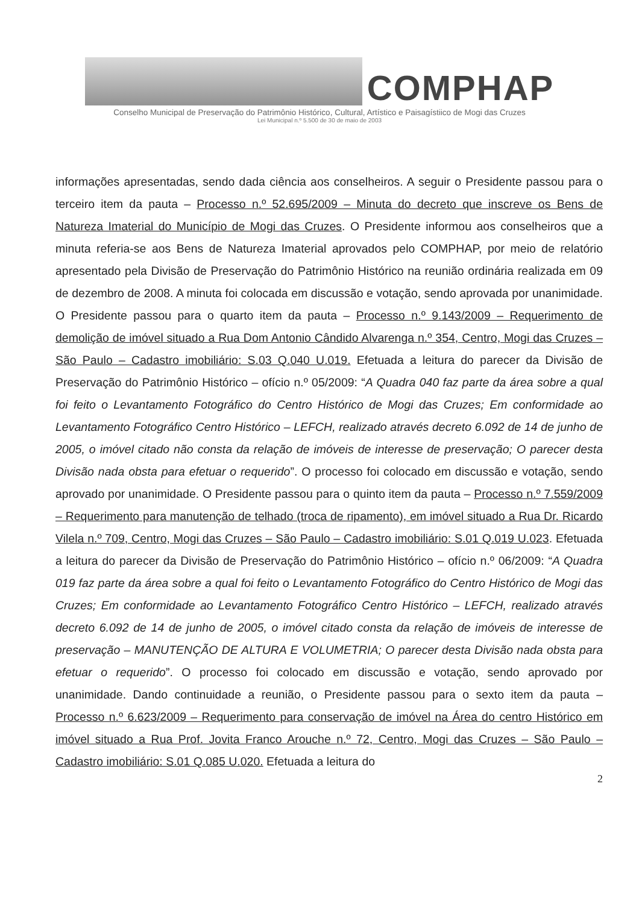COMPHAP
Conselho Municipal de Preservação do Patrimônio Histórico, Cultural, Artístico e Paisagístiico de Mogi das Cruzes
Lei Municipal n.º 5.500 de 30 de maio de 2003
informações apresentadas, sendo dada ciência aos conselheiros. A seguir o Presidente passou para o terceiro item da pauta – Processo n.º 52.695/2009 – Minuta do decreto que inscreve os Bens de Natureza Imaterial do Município de Mogi das Cruzes. O Presidente informou aos conselheiros que a minuta referia-se aos Bens de Natureza Imaterial aprovados pelo COMPHAP, por meio de relatório apresentado pela Divisão de Preservação do Patrimônio Histórico na reunião ordinária realizada em 09 de dezembro de 2008. A minuta foi colocada em discussão e votação, sendo aprovada por unanimidade. O Presidente passou para o quarto item da pauta – Processo n.º 9.143/2009 – Requerimento de demolição de imóvel situado a Rua Dom Antonio Cândido Alvarenga n.º 354, Centro, Mogi das Cruzes – São Paulo – Cadastro imobiliário: S.03 Q.040 U.019. Efetuada a leitura do parecer da Divisão de Preservação do Patrimônio Histórico – ofício n.º 05/2009: “A Quadra 040 faz parte da área sobre a qual foi feito o Levantamento Fotográfico do Centro Histórico de Mogi das Cruzes; Em conformidade ao Levantamento Fotográfico Centro Histórico – LEFCH, realizado através decreto 6.092 de 14 de junho de 2005, o imóvel citado não consta da relação de imóveis de interesse de preservação; O parecer desta Divisão nada obsta para efetuar o requerido”. O processo foi colocado em discussão e votação, sendo aprovado por unanimidade. O Presidente passou para o quinto item da pauta – Processo n.º 7.559/2009 – Requerimento para manutenção de telhado (troca de ripamento), em imóvel situado a Rua Dr. Ricardo Vilela n.º 709, Centro, Mogi das Cruzes – São Paulo – Cadastro imobiliário: S.01 Q.019 U.023. Efetuada a leitura do parecer da Divisão de Preservação do Patrimônio Histórico – ofício n.º 06/2009: “A Quadra 019 faz parte da área sobre a qual foi feito o Levantamento Fotográfico do Centro Histórico de Mogi das Cruzes; Em conformidade ao Levantamento Fotográfico Centro Histórico – LEFCH, realizado através decreto 6.092 de 14 de junho de 2005, o imóvel citado consta da relação de imóveis de interesse de preservação – MANUTENÇÃO DE ALTURA E VOLUMETRIA; O parecer desta Divisão nada obsta para efetuar o requerido”. O processo foi colocado em discussão e votação, sendo aprovado por unanimidade. Dando continuidade a reunião, o Presidente passou para o sexto item da pauta – Processo n.º 6.623/2009 – Requerimento para conservação de imóvel na Área do centro Histórico em imóvel situado a Rua Prof. Jovita Franco Arouche n.º 72, Centro, Mogi das Cruzes – São Paulo – Cadastro imobiliário: S.01 Q.085 U.020. Efetuada a leitura do
2